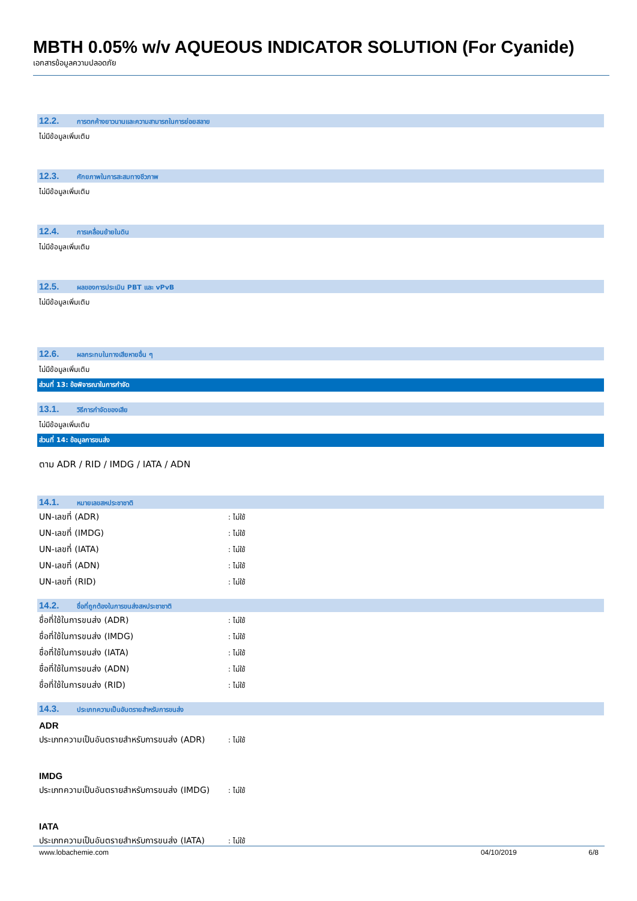MBTH 0.05% w/v AQUEOUS INDICATOR SOLUTION (For Cyanide)
เอกสารข้อมูลความปลอดภัย
12.2. การตกค้างยาวนานและความสามารถในการย่อยสลาย
ไม่มีข้อมูลเพิ่มเติม
12.3. ศักยภาพในการสะสมทางชีวภาพ
ไม่มีข้อมูลเพิ่มเติม
12.4. การเคลื่อนย้ายในดิน
ไม่มีข้อมูลเพิ่มเติม
12.5. ผลของการประเมิน PBT และ vPvB
ไม่มีข้อมูลเพิ่มเติม
12.6. ผลกระทบในทางเสียหายอื่น ๆ
ไม่มีข้อมูลเพิ่มเติม
ส่วนที่ 13: ข้อพิจารณาในการกำจัด
13.1. วิธีการกำจัดของเสีย
ไม่มีข้อมูลเพิ่มเติม
ส่วนที่ 14: ข้อมูลการขนส่ง
ตาม ADR / RID / IMDG / IATA / ADN
14.1. หมายเลขสหประชาชาติ
UN-เลขที่ (ADR): ไม่ใช้
UN-เลขที่ (IMDG): ไม่ใช้
UN-เลขที่ (IATA): ไม่ใช้
UN-เลขที่ (ADN): ไม่ใช้
UN-เลขที่ (RID): ไม่ใช้
14.2. ชื่อที่ถูกต้องในการขนส่งสหประชาชาติ
ชื่อที่ใช้ในการขนส่ง (ADR): ไม่ใช้
ชื่อที่ใช้ในการขนส่ง (IMDG): ไม่ใช้
ชื่อที่ใช้ในการขนส่ง (IATA): ไม่ใช้
ชื่อที่ใช้ในการขนส่ง (ADN): ไม่ใช้
ชื่อที่ใช้ในการขนส่ง (RID): ไม่ใช้
14.3. ประเภทความเป็นอันตรายสำหรับการขนส่ง
ADR
ประเภทความเป็นอันตรายสำหรับการขนส่ง (ADR): ไม่ใช้
IMDG
ประเภทความเป็นอันตรายสำหรับการขนส่ง (IMDG): ไม่ใช้
IATA
ประเภทความเป็นอันตรายสำหรับการขนส่ง (IATA): ไม่ใช้
www.lobachemie.com 04/10/2019 6/8